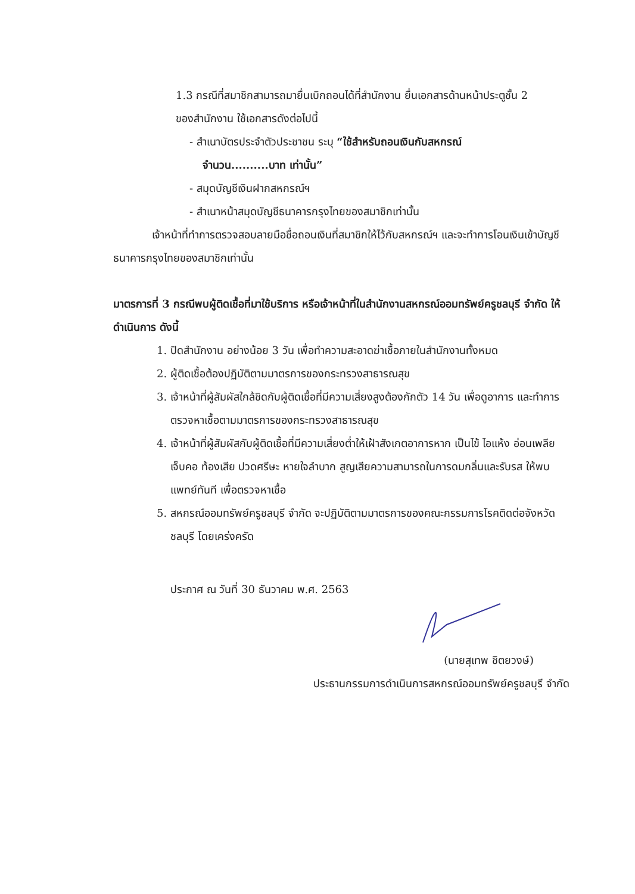1.3 กรณีที่สมาชิกสามารถมายื่นเบิกถอนได้ที่สำนักงาน ยื่นเอกสารด้านหน้าประตูชั้น 2
ของสำนักงาน ใช้เอกสารดังต่อไปนี้
- สำเนาบัตรประจำตัวประชาชน ระบุ “ใช้สำหรับถอนเงินกับสหกรณ์
จำนวน..........บาท เท่านั้น”
- สมุดบัญชีเงินฝากสหกรณ์ฯ
- สำเนาหน้าสมุดบัญชีธนาคารกรุงไทยของสมาชิกเท่านั้น
เจ้าหน้าที่ทำการตรวจสอบลายมือชื่อถอนเงินที่สมาชิกให้ไว้กับสหกรณ์ฯ และจะทำการโอนเงินเข้าบัญชีธนาคารกรุงไทยของสมาชิกเท่านั้น
มาตรการที่ 3 กรณีพบผู้ติดเชื้อที่มาใช้บริการ หรือเจ้าหน้าที่ในสำนักงานสหกรณ์ออมทรัพย์ครูชลบุรี จำกัด ให้ดำเนินการ ดังนี้
1. ปิดสำนักงาน อย่างน้อย 3 วัน เพื่อทำความสะอาดฆ่าเชื้อภายในสำนักงานทั้งหมด
2. ผู้ติดเชื้อต้องปฏิบัติตามมาตรการของกระทรวงสาธารณสุข
3. เจ้าหน้าที่ผู้สัมผัสใกล้ชิดกับผู้ติดเชื้อที่มีความเสี่ยงสูงต้องกักตัว 14 วัน เพื่อดูอาการ และทำการตรวจหาเชื้อตามมาตรการของกระทรวงสาธารณสุข
4. เจ้าหน้าที่ผู้สัมผัสกับผู้ติดเชื้อที่มีความเสี่ยงต่ำให้เฝ้าสังเกตอาการหาก เป็นไข้ ไอแห้ง อ่อนเพลีย เจ็บคอ ท้องเสีย ปวดศรีษะ หายใจลำบาก สูญเสียความสามารถในการดมกลิ่นและรับรส ให้พบแพทย์ทันที เพื่อตรวจหาเชื้อ
5. สหกรณ์ออมทรัพย์ครูชลบุรี จำกัด จะปฏิบัติตามมาตรการของคณะกรรมการโรคติดต่อจังหวัดชลบุรี โดยเคร่งครัด
ประกาศ ณ วันที่ 30 ธันวาคม พ.ศ. 2563
(นายสุเทพ ชิตยวงษ์)
ประธานกรรมการดำเนินการสหกรณ์ออมทรัพย์ครูชลบุรี จำกัด